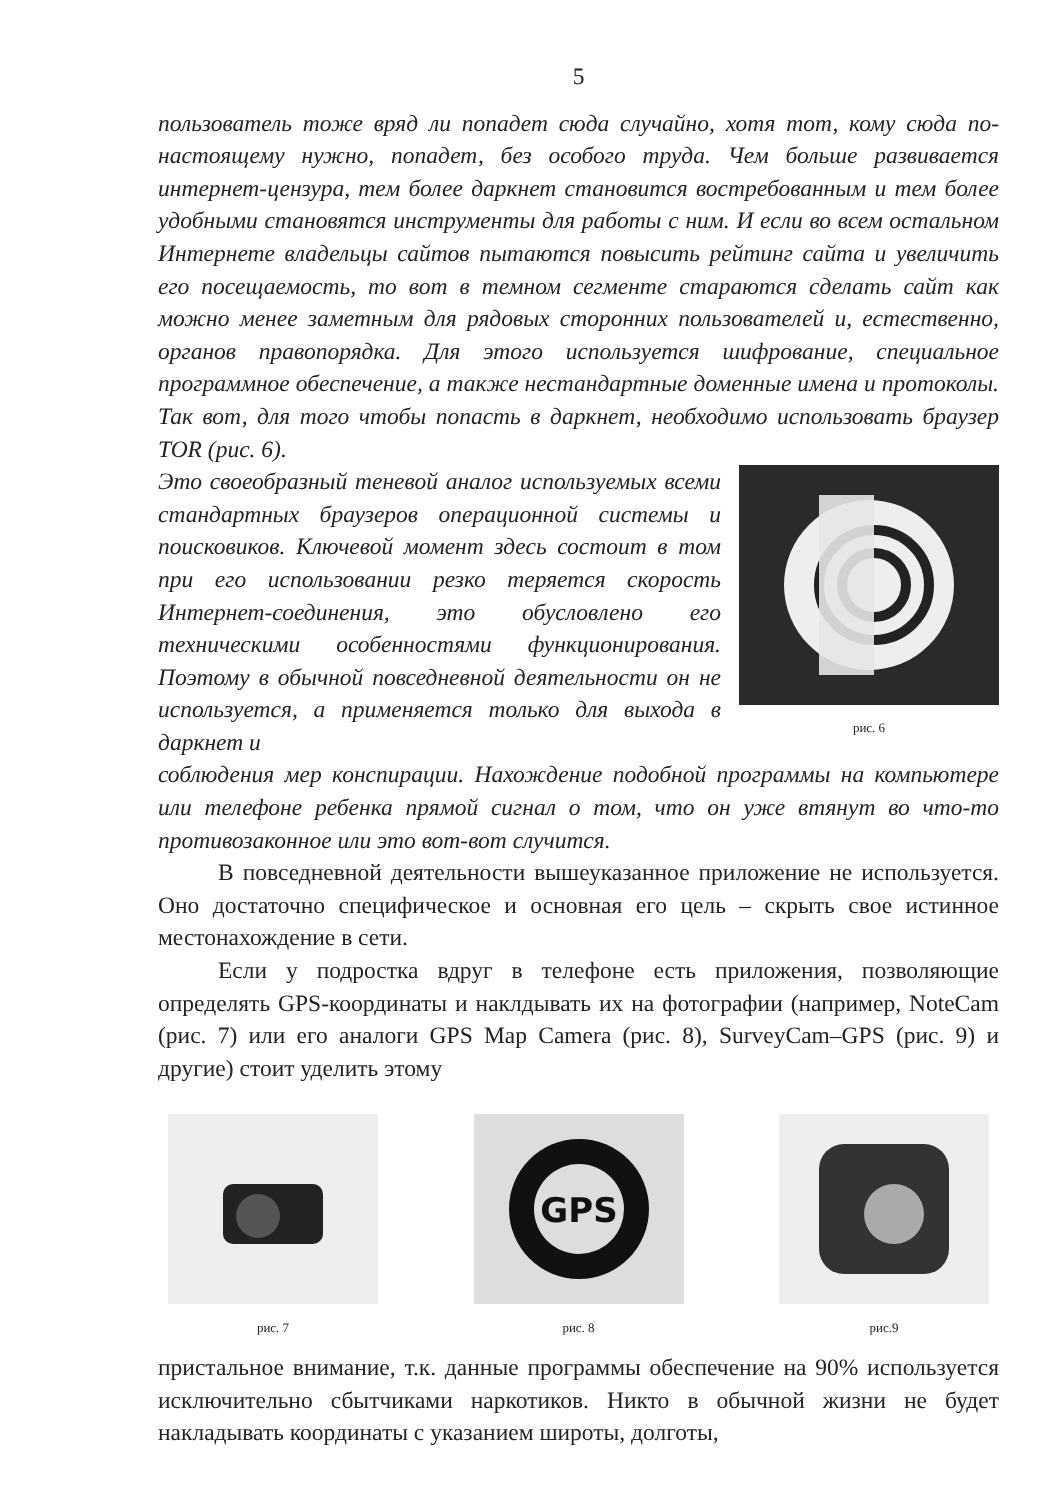5
пользователь тоже вряд ли попадет сюда случайно, хотя тот, кому сюда по-настоящему нужно, попадет, без особого труда. Чем больше развивается интернет-цензура, тем более даркнет становится востребованным и тем более удобными становятся инструменты для работы с ним. И если во всем остальном Интернете владельцы сайтов пытаются повысить рейтинг сайта и увеличить его посещаемость, то вот в темном сегменте стараются сделать сайт как можно менее заметным для рядовых сторонних пользователей и, естественно, органов правопорядка. Для этого используется шифрование, специальное программное обеспечение, а также нестандартные доменные имена и протоколы. Так вот, для того чтобы попасть в даркнет, необходимо использовать браузер TOR (рис. 6).
Это своеобразный теневой аналог используемых всеми стандартных браузеров операционной системы и поисковиков. Ключевой момент здесь состоит в том при его использовании резко теряется скорость Интернет-соединения, это обусловлено его техническими особенностями функционирования. Поэтому в обычной повседневной деятельности он не используется, а применяется только для выхода в даркнет и
рис. 6
соблюдения мер конспирации. Нахождение подобной программы на компьютере или телефоне ребенка прямой сигнал о том, что он уже втянут во что-то противозаконное или это вот-вот случится.
В повседневной деятельности вышеуказанное приложение не используется. Оно достаточно специфическое и основная его цель – скрыть свое истинное местонахождение в сети.
Если у подростка вдруг в телефоне есть приложения, позволяющие определять GPS-координаты и наклдывать их на фотографии (например, NoteCam (рис. 7) или его аналоги GPS Map Camera (рис. 8), SurveyCam–GPS (рис. 9) и другие) стоит уделить этому
рис. 7
GPS
рис. 8
рис.9
пристальное внимание, т.к. данные программы обеспечение на 90% используется исключительно сбытчиками наркотиков. Никто в обычной жизни не будет накладывать координаты с указанием широты, долготы,